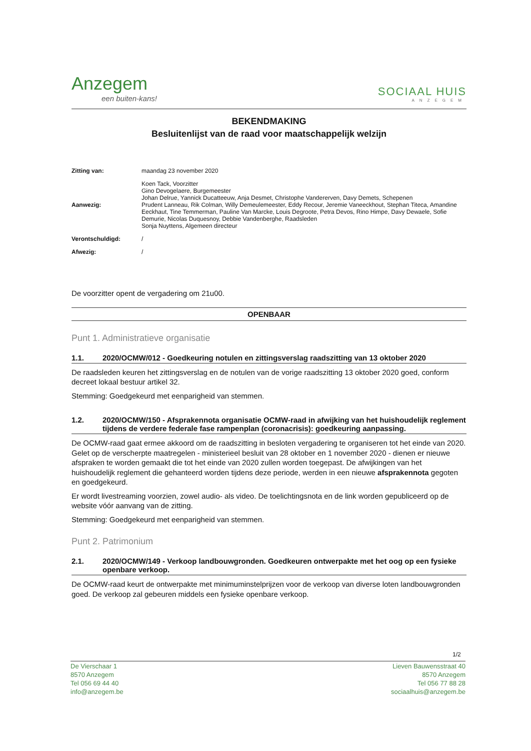Anzegem
een buiten-kans!
SOCIAAL HUIS
ANZEGEM
BEKENDMAKING
Besluitenlijst van de raad voor maatschappelijk welzijn
| Zitting van: | maandag 23 november 2020 |
| Aanwezig: | Koen Tack, Voorzitter Gino Devogelaere, Burgemeester Johan Delrue, Yannick Ducatteeuw, Anja Desmet, Christophe Vandererven, Davy Demets, Schepenen Prudent Lanneau, Rik Colman, Willy Demeulemeester, Eddy Recour, Jeremie Vaneeckhout, Stephan Titeca, Amandine Eeckhaut, Tine Temmerman, Pauline Van Marcke, Louis Degroote, Petra Devos, Rino Himpe, Davy Dewaele, Sofie Demurie, Nicolas Duquesnoy, Debbie Vandenberghe, Raadsleden Sonja Nuyttens, Algemeen directeur |
| Verontschuldigd: | / |
| Afwezig: | / |
De voorzitter opent de vergadering om 21u00.
OPENBAAR
Punt 1. Administratieve organisatie
1.1. 2020/OCMW/012 - Goedkeuring notulen en zittingsverslag raadszitting van 13 oktober 2020
De raadsleden keuren het zittingsverslag en de notulen van de vorige raadszitting 13 oktober 2020 goed, conform decreet lokaal bestuur artikel 32.
Stemming: Goedgekeurd met eenparigheid van stemmen.
1.2. 2020/OCMW/150 - Afsprakennota organisatie OCMW-raad in afwijking van het huishoudelijk reglement tijdens de verdere federale fase rampenplan (coronacrisis): goedkeuring aanpassing.
De OCMW-raad gaat ermee akkoord om de raadszitting in besloten vergadering te organiseren tot het einde van 2020. Gelet op de verscherpte maatregelen - ministerieel besluit van 28 oktober en 1 november 2020 - dienen er nieuwe afspraken te worden gemaakt die tot het einde van 2020 zullen worden toegepast. De afwijkingen van het huishoudelijk reglement die gehanteerd worden tijdens deze periode, werden in een nieuwe afsprakennota gegoten en goedgekeurd.
Er wordt livestreaming voorzien, zowel audio- als video. De toelichtingsnota en de link worden gepubliceerd op de website vóór aanvang van de zitting.
Stemming: Goedgekeurd met eenparigheid van stemmen.
Punt 2. Patrimonium
2.1. 2020/OCMW/149 - Verkoop landbouwgronden. Goedkeuren ontwerpakte met het oog op een fysieke openbare verkoop.
De OCMW-raad keurt de ontwerpakte met minimuminstelprijzen voor de verkoop van diverse loten landbouwgronden goed. De verkoop zal gebeuren middels een fysieke openbare verkoop.
1/2
De Vierschaar 1
8570 Anzegem
Tel 056 69 44 40
info@anzegem.be
Lieven Bauwensstraat 40
8570 Anzegem
Tel 056 77 88 28
sociaalhuis@anzegem.be